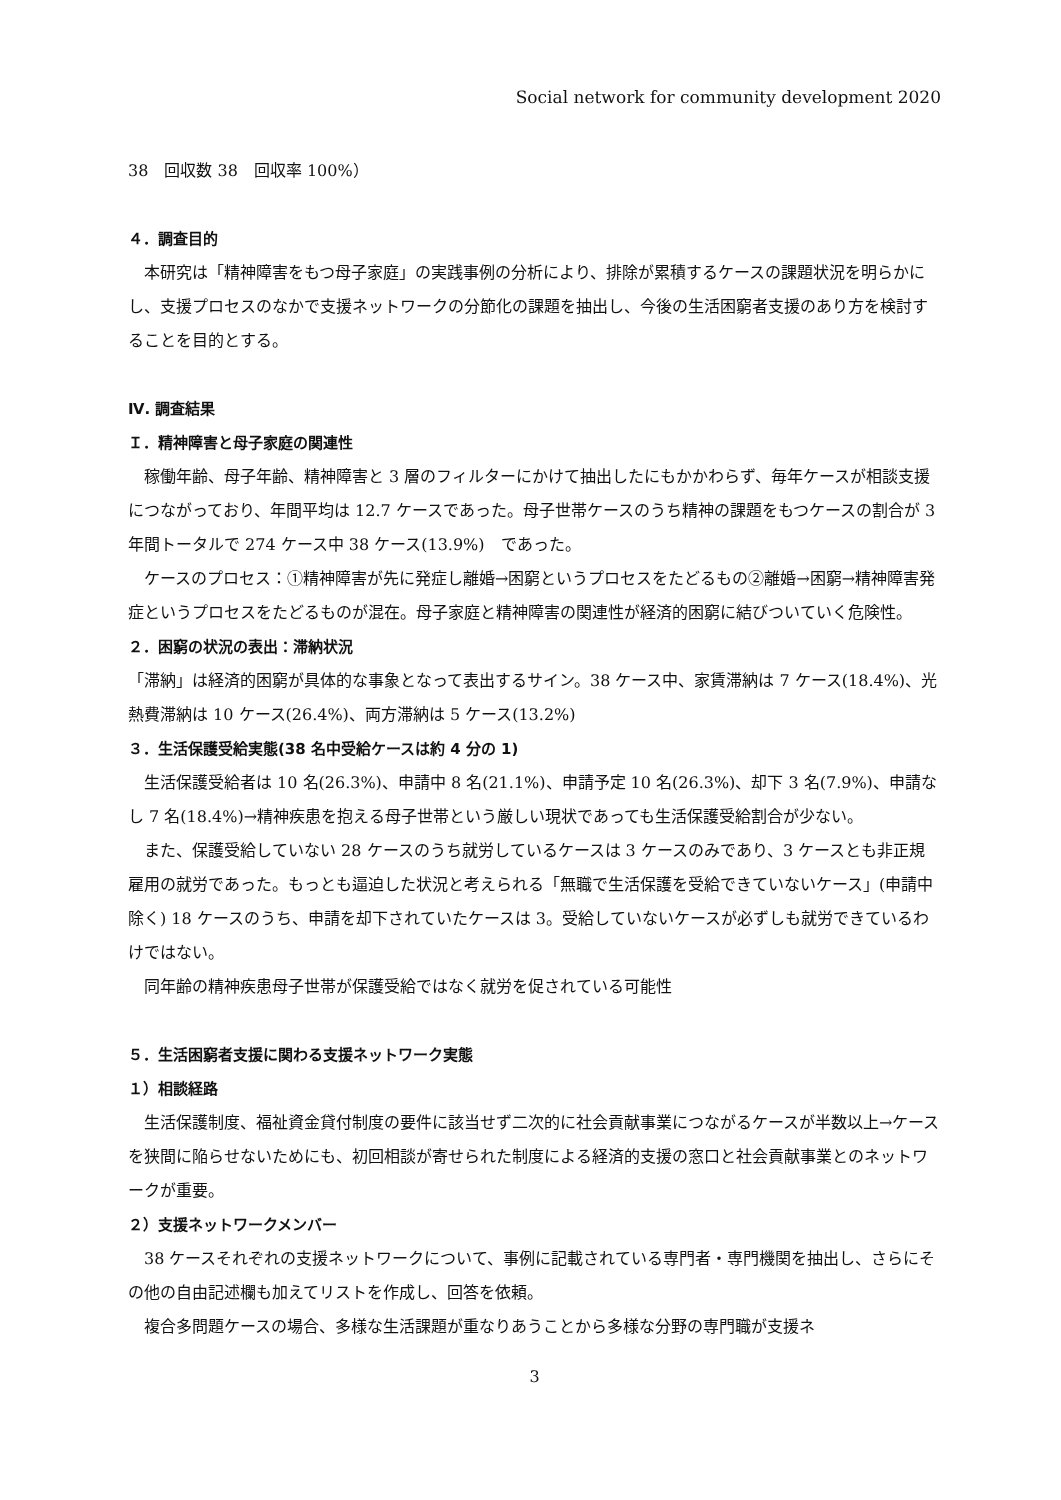Social network for community development 2020
38　回収数 38　回収率 100%）
４．調査目的
本研究は「精神障害をもつ母子家庭」の実践事例の分析により、排除が累積するケースの課題状況を明らかにし、支援プロセスのなかで支援ネットワークの分節化の課題を抽出し、今後の生活困窮者支援のあり方を検討することを目的とする。
Ⅳ. 調査結果
Ｉ．精神障害と母子家庭の関連性
稼働年齢、母子年齢、精神障害と 3 層のフィルターにかけて抽出したにもかかわらず、毎年ケースが相談支援につながっており、年間平均は 12.7 ケースであった。母子世帯ケースのうち精神の課題をもつケースの割合が 3 年間トータルで 274 ケース中 38 ケース(13.9%)　であった。
ケースのプロセス：①精神障害が先に発症し離婚→困窮というプロセスをたどるもの②離婚→困窮→精神障害発症というプロセスをたどるものが混在。母子家庭と精神障害の関連性が経済的困窮に結びついていく危険性。
２．困窮の状況の表出：滞納状況
「滞納」は経済的困窮が具体的な事象となって表出するサイン。38 ケース中、家賃滞納は 7 ケース(18.4%)、光熱費滞納は 10 ケース(26.4%)、両方滞納は 5 ケース(13.2%)
３．生活保護受給実態(38 名中受給ケースは約 4 分の 1)
生活保護受給者は 10 名(26.3%)、申請中 8 名(21.1%)、申請予定 10 名(26.3%)、却下 3 名(7.9%)、申請なし 7 名(18.4%)→精神疾患を抱える母子世帯という厳しい現状であっても生活保護受給割合が少ない。
また、保護受給していない 28 ケースのうち就労しているケースは 3 ケースのみであり、3 ケースとも非正規雇用の就労であった。もっとも逼迫した状況と考えられる「無職で生活保護を受給できていないケース」(申請中除く) 18 ケースのうち、申請を却下されていたケースは 3。受給していないケースが必ずしも就労できているわけではない。
同年齢の精神疾患母子世帯が保護受給ではなく就労を促されている可能性
５．生活困窮者支援に関わる支援ネットワーク実態
１）相談経路
生活保護制度、福祉資金貸付制度の要件に該当せず二次的に社会貢献事業につながるケースが半数以上→ケースを狭間に陥らせないためにも、初回相談が寄せられた制度による経済的支援の窓口と社会貢献事業とのネットワークが重要。
２）支援ネットワークメンバー
38 ケースそれぞれの支援ネットワークについて、事例に記載されている専門者・専門機関を抽出し、さらにその他の自由記述欄も加えてリストを作成し、回答を依頼。
複合多問題ケースの場合、多様な生活課題が重なりあうことから多様な分野の専門職が支援ネ
3